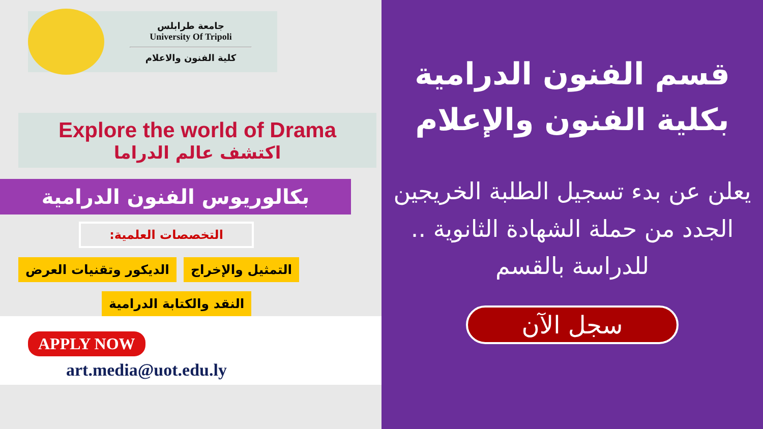جامعة طرابلس
University Of Tripoli
كلية الفنون والاعلام
Explore the world of Drama
اكتشف عالم الدراما
بكالوريوس الفنون الدرامية
التخصصات العلمية:
الديكور وتقنيات العرض التمثيل والإخراج
النقد والكتابة الدرامية
APPLY NOW
art.media@uot.edu.ly
قسم الفنون الدرامية بكلية الفنون والإعلام
يعلن عن بدء تسجيل الطلبة الخريجين الجدد من حملة الشهادة الثانوية .. للدراسة بالقسم
سجل الآن